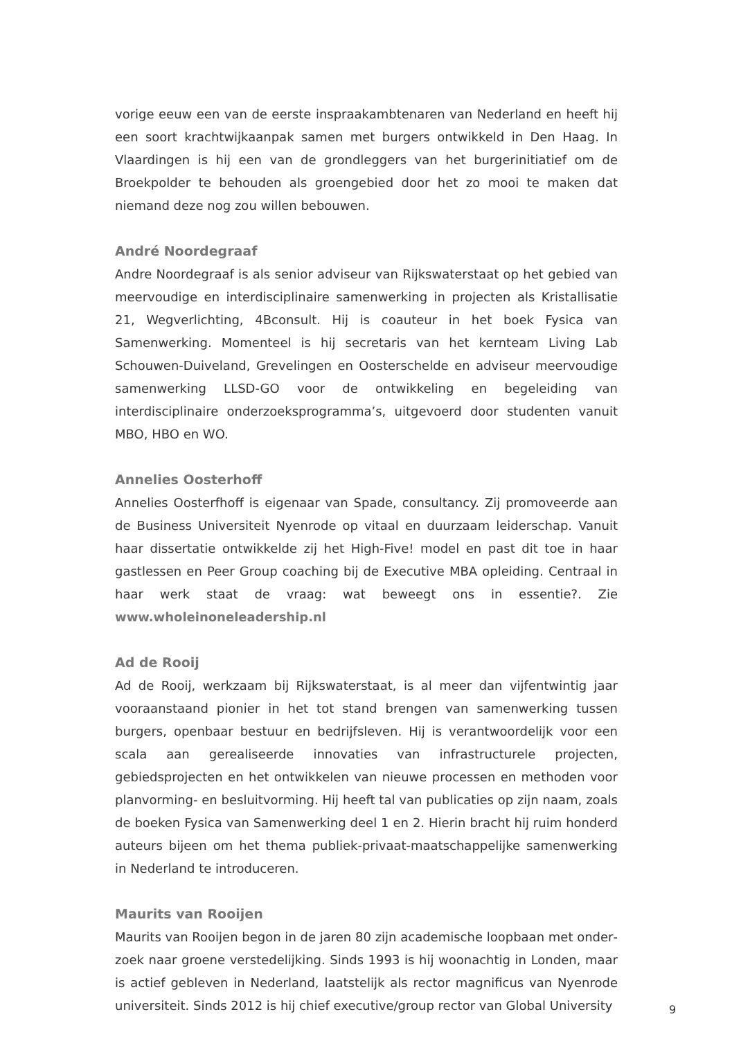vorige eeuw een van de eerste inspraakambtenaren van Nederland en heeft hij een soort krachtwijkaanpak samen met burgers ontwikkeld in Den Haag. In Vlaardingen is hij een van de grondleggers van het burgerinitiatief om de Broek­polder te behouden als groengebied door het zo mooi te maken dat niemand deze nog zou willen bebouwen.
André Noordegraaf
Andre Noordegraaf is als senior adviseur van Rijkswaterstaat op het gebied van meervoudige en interdisciplinaire samenwerking in projecten als Kristallisatie 21, Wegverlichting, 4Bconsult. Hij is coauteur in het boek Fysica van Samenwerking. Momenteel is hij secretaris van het kernteam Living Lab Schouwen-Duiveland, Grevelingen en Oosterschelde en adviseur meervoudige samenwerking LLSD-GO voor de ontwikkeling en begeleiding van interdisciplinaire onderzoekspro­gramma’s, uitgevoerd door studenten vanuit MBO, HBO en WO.
Annelies Oosterhoff
Annelies Oosterfhoff is eigenaar van Spade, consultancy. Zij promoveer­de aan de Business Universiteit Nyenrode op vitaal en duurzaam leider­schap. Vanuit haar dissertatie ontwikkelde zij het High-Five! model en past dit toe in haar gastlessen en Peer Group coaching bij de Executive MBA op­leiding. Centraal in haar werk staat de vraag: wat beweegt ons in essentie?. Zie www.wholeinoneleadership.nl
Ad de Rooij
Ad de Rooij, werkzaam bij Rijkswaterstaat, is al meer dan vijfentwintig jaar voor­aanstaand pionier in het tot stand brengen van samenwerking tussen burgers, openbaar bestuur en bedrijfsleven. Hij is verantwoordelijk voor een scala aan ge­realiseerde innovaties van infrastructurele projecten, gebiedsprojecten en het ontwikkelen van nieuwe processen en methoden voor planvorming- en besluitvor­ming. Hij heeft tal van publicaties op zijn naam, zoals de boeken Fysica van Samen­werking deel 1 en 2. Hierin bracht hij ruim honderd auteurs bijeen om het thema publiek-privaat-maatschappelijke samenwerking in Nederland te introduceren.
Maurits van Rooijen
Maurits van Rooijen begon in de jaren 80 zijn academische loopbaan met onder­zoek naar groene verstedelijking. Sinds 1993 is hij woonachtig in Londen, maar is actief gebleven in Nederland, laatstelijk als rector magnificus van Nyenrode universiteit. Sinds 2012 is hij chief executive/group rector van Global University
9